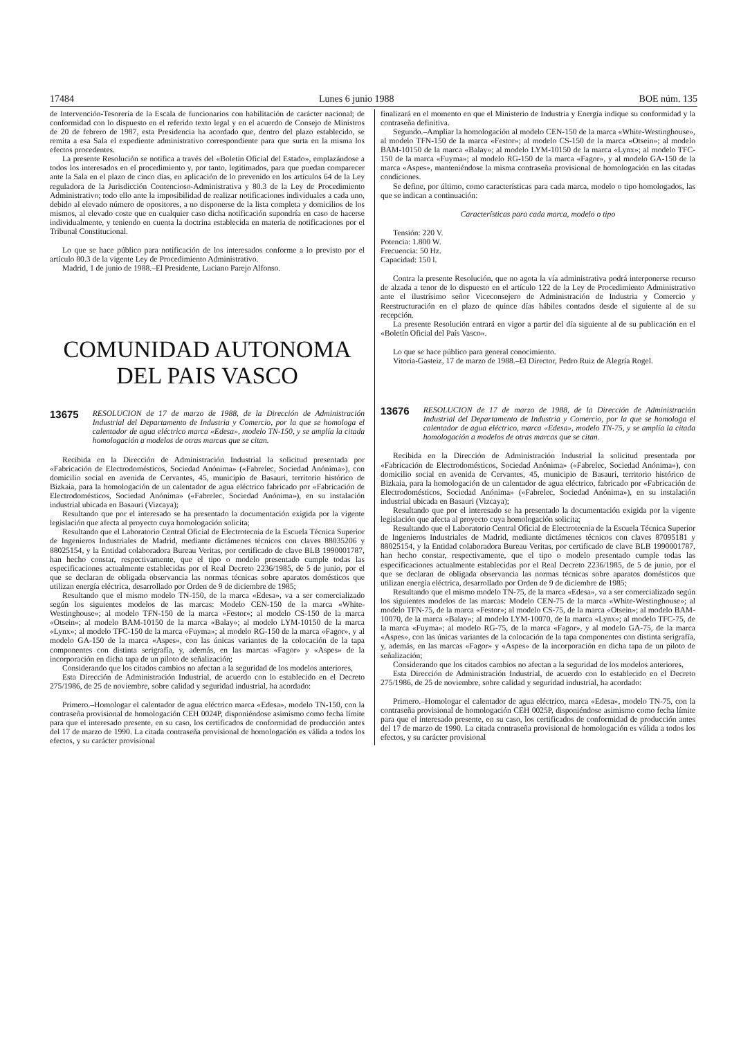17484 Lunes 6 junio 1988 BOE núm. 135
de Intervención-Tesorería de la Escala de funcionarios con habilitación de carácter nacional; de conformidad con lo dispuesto en el referido texto legal y en el acuerdo de Consejo de Ministros de 20 de febrero de 1987, esta Presidencia ha acordado que, dentro del plazo establecido, se remita a esa Sala el expediente administrativo correspondiente para que surta en la misma los efectos procedentes.
La presente Resolución se notifica a través del «Boletín Oficial del Estado», emplazándose a todos los interesados en el procedimiento y, por tanto, legitimados, para que puedan comparecer ante la Sala en el plazo de cinco días, en aplicación de lo prevenido en los artículos 64 de la Ley reguladora de la Jurisdicción Contencioso-Administrativa y 80.3 de la Ley de Procedimiento Administrativo; todo ello ante la imposibilidad de realizar notificaciones individuales a cada uno, debido al elevado número de opositores, a no disponerse de la lista completa y domicilios de los mismos, al elevado coste que en cualquier caso dicha notificación supondría en caso de hacerse individualmente, y teniendo en cuenta la doctrina establecida en materia de notificaciones por el Tribunal Constitucional.
Lo que se hace público para notificación de los interesados conforme a lo previsto por el artículo 80.3 de la vigente Ley de Procedimiento Administrativo.
Madrid, 1 de junio de 1988.–El Presidente, Luciano Parejo Alfonso.
COMUNIDAD AUTONOMA
DEL PAIS VASCO
13675 RESOLUCION de 17 de marzo de 1988, de la Dirección de Administración Industrial del Departamento de Industria y Comercio, por la que se homologa el calentador de agua eléctrico marca «Edesa», modelo TN-150, y se amplía la citada homologación a modelos de otras marcas que se citan.
Recibida en la Dirección de Administración Industrial la solicitud presentada por «Fabricación de Electrodomésticos, Sociedad Anónima» («Fabrelec, Sociedad Anónima»), con domicilio social en avenida de Cervantes, 45, municipio de Basauri, territorio histórico de Bizkaia, para la homologación de un calentador de agua eléctrico fabricado por «Fabricación de Electrodomésticos, Sociedad Anónima» («Fabrelec, Sociedad Anónima»), en su instalación industrial ubicada en Basauri (Vizcaya);
Resultando que por el interesado se ha presentado la documentación exigida por la vigente legislación que afecta al proyecto cuya homologación solicita;
Resultando que el Laboratorio Central Oficial de Electrotecnia de la Escuela Técnica Superior de Ingenieros Industriales de Madrid, mediante dictámenes técnicos con claves 88035206 y 88025154, y la Entidad colaboradora Bureau Veritas, por certificado de clave BLB 1990001787, han hecho constar, respectivamente, que el tipo o modelo presentado cumple todas las especificaciones actualmente establecidas por el Real Decreto 2236/1985, de 5 de junio, por el que se declaran de obligada observancia las normas técnicas sobre aparatos domésticos que utilizan energía eléctrica, desarrollado por Orden de 9 de diciembre de 1985;
Resultando que el mismo modelo TN-150, de la marca «Edesa», va a ser comercializado según los siguientes modelos de las marcas: Modelo CEN-150 de la marca «White-Westinghouse»; al modelo TFN-150 de la marca «Festor»; al modelo CS-150 de la marca «Otsein»; al modelo BAM-10150 de la marca «Balay»; al modelo LYM-10150 de la marca «Lynx»; al modelo TFC-150 de la marca «Fuyma»; al modelo RG-150 de la marca «Fagor», y al modelo GA-150 de la marca «Aspes», con las únicas variantes de la colocación de la tapa componentes con distinta serigrafía, y, además, en las marcas «Fagor» y «Aspes» de la incorporación en dicha tapa de un piloto de señalización;
Considerando que los citados cambios no afectan a la seguridad de los modelos anteriores,
Esta Dirección de Administración Industrial, de acuerdo con lo establecido en el Decreto 275/1986, de 25 de noviembre, sobre calidad y seguridad industrial, ha acordado:
Primero.–Homologar el calentador de agua eléctrico marca «Edesa», modelo TN-150, con la contraseña provisional de homologación CEH 0024P, disponiéndose asimismo como fecha límite para que el interesado presente, en su caso, los certificados de conformidad de producción antes del 17 de marzo de 1990. La citada contraseña provisional de homologación es válida a todos los efectos, y su carácter provisional
finalizará en el momento en que el Ministerio de Industria y Energía indique su conformidad y la contraseña definitiva.
Segundo.–Ampliar la homologación al modelo CEN-150 de la marca «White-Westinghouse», al modelo TFN-150 de la marca «Festor»; al modelo CS-150 de la marca «Otsein»; al modelo BAM-10150 de la marca «Balay»; al modelo LYM-10150 de la marca «Lynx»; al modelo TFC-150 de la marca «Fuyma»; al modelo RG-150 de la marca «Fagor», y al modelo GA-150 de la marca «Aspes», manteniéndose la misma contraseña provisional de homologación en las citadas condiciones.
Se define, por último, como características para cada marca, modelo o tipo homologados, las que se indican a continuación:
Características para cada marca, modelo o tipo
Tensión: 220 V.
Potencia: 1.800 W.
Frecuencia: 50 Hz.
Capacidad: 150 l.
Contra la presente Resolución, que no agota la vía administrativa podrá interponerse recurso de alzada a tenor de lo dispuesto en el artículo 122 de la Ley de Procedimiento Administrativo ante el ilustrísimo señor Viceconsejero de Administración de Industria y Comercio y Reestructuración en el plazo de quince días hábiles contados desde el siguiente al de su recepción.
La presente Resolución entrará en vigor a partir del día siguiente al de su publicación en el «Boletín Oficial del País Vasco».
Lo que se hace público para general conocimiento.
Vitoria-Gasteiz, 17 de marzo de 1988.–El Director, Pedro Ruiz de Alegría Rogel.
13676 RESOLUCION de 17 de marzo de 1988, de la Dirección de Administración Industrial del Departamento de Industria y Comercio, por la que se homologa el calentador de agua eléctrico, marca «Edesa», modelo TN-75, y se amplía la citada homologación a modelos de otras marcas que se citan.
Recibida en la Dirección de Administración Industrial la solicitud presentada por «Fabricación de Electrodomésticos, Sociedad Anónima» («Fabrelec, Sociedad Anónima»), con domicilio social en avenida de Cervantes, 45, municipio de Basauri, territorio histórico de Bizkaia, para la homologación de un calentador de agua eléctrico, fabricado por «Fabricación de Electrodomésticos, Sociedad Anónima» («Fabrelec, Sociedad Anónima»), en su instalación industrial ubicada en Basauri (Vizcaya);
Resultando que por el interesado se ha presentado la documentación exigida por la vigente legislación que afecta al proyecto cuya homologación solicita;
Resultando que el Laboratorio Central Oficial de Electrotecnia de la Escuela Técnica Superior de Ingenieros Industriales de Madrid, mediante dictámenes técnicos con claves 87095181 y 88025154, y la Entidad colaboradora Bureau Veritas, por certificado de clave BLB 1990001787, han hecho constar, respectivamente, que el tipo o modelo presentado cumple todas las especificaciones actualmente establecidas por el Real Decreto 2236/1985, de 5 de junio, por el que se declaran de obligada observancia las normas técnicas sobre aparatos domésticos que utilizan energía eléctrica, desarrollado por Orden de 9 de diciembre de 1985;
Resultando que el mismo modelo TN-75, de la marca «Edesa», va a ser comercializado según los siguientes modelos de las marcas: Modelo CEN-75 de la marca «White-Westinghouse»; al modelo TFN-75, de la marca «Festor»; al modelo CS-75, de la marca «Otsein»; al modelo BAM-10070, de la marca «Balay»; al modelo LYM-10070, de la marca «Lynx»; al modelo TFC-75, de la marca «Fuyma»; al modelo RG-75, de la marca «Fagor», y al modelo GA-75, de la marca «Aspes», con las únicas variantes de la colocación de la tapa componentes con distinta serigrafía, y, además, en las marcas «Fagor» y «Aspes» de la incorporación en dicha tapa de un piloto de señalización;
Considerando que los citados cambios no afectan a la seguridad de los modelos anteriores,
Esta Dirección de Administración Industrial, de acuerdo con lo establecido en el Decreto 275/1986, de 25 de noviembre, sobre calidad y seguridad industrial, ha acordado:
Primero.–Homologar el calentador de agua eléctrico, marca «Edesa», modelo TN-75, con la contraseña provisional de homologación CEH 0025P, disponiéndose asimismo como fecha límite para que el interesado presente, en su caso, los certificados de conformidad de producción antes del 17 de marzo de 1990. La citada contraseña provisional de homologación es válida a todos los efectos, y su carácter provisional